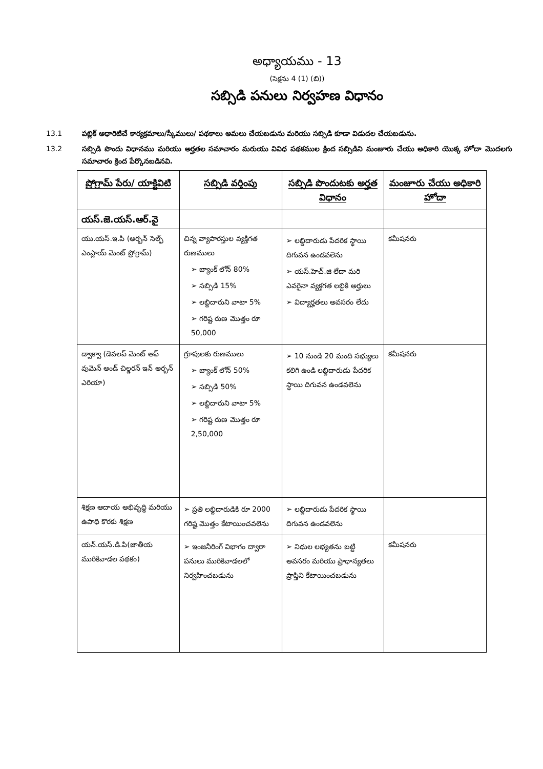అధ్యాయము - 13
(సెక్షను 4 (1) (బి))
సబ్సిడి పనులు నిర్వహణ విధానం
13.1 పబ్లిక్ అధారిటిచే కార్యక్రమాలు/స్కీములు/ పథకాలు అమలు చేయబడును మరియు సబ్సిడి కూడా విడుదల చేయబడును.
13.2 సబ్సిడి పొందు విధానము మరియు అర్హతల సమాచారం మరుయు వివిధ పథకముల క్రింద సబ్సిడిని మంజూరు చేయు అధికారి యొక్క హోదా మొదలగు సమాచారం క్రింద పేర్కొనబడినవి.
| ప్రోగ్రామ్ పేరు/ యాక్టివిటి | సబ్సిడి వర్తింపు | సబ్సిడి పొందుటకు అర్హత విధానం | మంజూరు చేయు అధికారి హోదా |
| --- | --- | --- | --- |
| యస్.జె.యస్.ఆర్.వై | | | |
| యు.యస్.ఇ.పి (అర్బన్ సెల్ఫ్ ఎంప్లాయ్ మెంట్ ప్రోగ్రామ్) | చిన్న వ్యాపారస్తుల వ్యక్తిగత రుణములు ➢ బ్యాంక్ లోన్ 80% ➢ సబ్సిడి 15% ➢ లబ్దిదారుని వాటా 5% ➢ గరిష్ట రుణ మొత్తం రూ 50,000 | ➢ లబ్దిదారుడు పేదరిక స్థాయి దిగువన ఉండవలెను ➢ యస్.హెచ్.జి లేదా మరి ఎవరైనా వ్యక్తగత లబ్దికి అర్హులు ➢ విద్యార్హతలు అవసరం లేదు | కమీషనరు |
| డ్వాక్వా (డెవలప్ మెంట్ ఆఫ్ వుమెన్ అండ్ చిల్డరన్ ఇన్ అర్బన్ ఎరియా) | గ్రూపులకు రుణములు ➢ బ్యాంక్ లోన్ 50% ➢ సబ్సిడి 50% ➢ లబ్దిదారుని వాటా 5% ➢ గరిష్ట రుణ మొత్తం రూ 2,50,000 | ➢ 10 నుండి 20 మంది సభ్యులు కలిగి ఉండి లబ్దిదారుడు పేదరిక స్థాయి దిగువన ఉండవలెను | కమీషనరు |
| శిక్షణ ఆదాయ అభివృద్ధి మరియు ఉపాధి కొరకు శిక్షణ | ➢ ప్రతి లబ్దిదారుడికి రూ 2000 గరిష్ట మొత్తం కేటాయించవలెను | ➢ లబ్దిదారుడు పేదరిక స్థాయి దిగువన ఉండవలెను | |
| యన్.యస్.డి.పి(జాతీయ మురికివాడల పథకం) | ➢ ఇంజనీరింగ్ విభాగం ద్వారా పనులు మురికివాడలలో నిర్వహించబడును | ➢ నిధుల లభ్యతను బట్టి అవసరం మరియు ప్రాధాన్యతలు ప్రాప్తిని కేటాయించబడును | కమీషనరు |